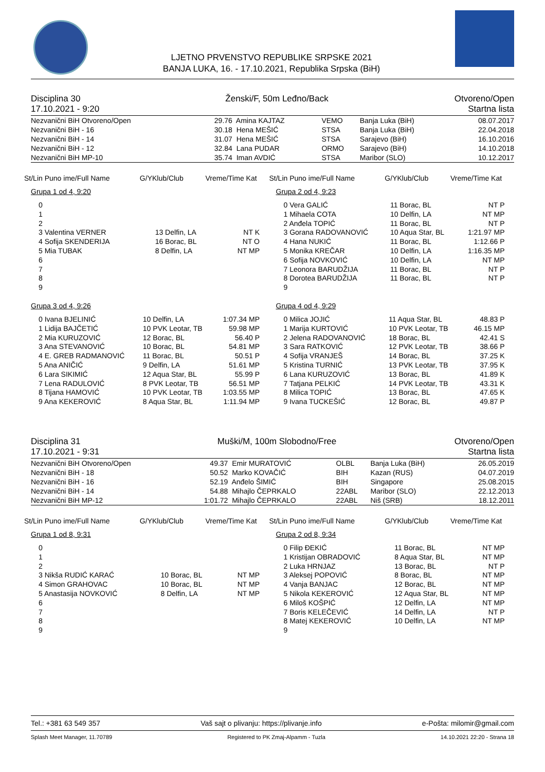LJETNO PRVENSTVO REPUBLIKE SRPSKE 2021
BANJA LUKA, 16. - 17.10.2021, Republika Srpska (BiH)
Disciplina 30
17.10.2021 - 9:20
Ženski/F, 50m Leđno/Back Otvoreno/Open
Startna lista
| Nezvanični BiH Otvoreno/Open | 29.76 | Amina KAJTAZ | VEMO | Banja Luka (BiH) | 08.07.2017 |
| Nezvanični BiH - 16 | 30.18 | Hena MEŠIĆ | STSA | Banja Luka (BiH) | 22.04.2018 |
| Nezvanični BiH - 14 | 31.07 | Hena MEŠIĆ | STSA | Sarajevo (BiH) | 16.10.2016 |
| Nezvanični BiH - 12 | 32.84 | Lana PUDAR | ORMO | Sarajevo (BiH) | 14.10.2018 |
| Nezvanični BiH MP-10 | 35.74 | Iman AVDIĆ | STSA | Maribor (SLO) | 10.12.2017 |
St/Lin Puno ime/Full Name G/YKlub/Club Vreme/Time Kat
Grupa 1 od 4, 9:20
| 0 | | |
| 1 | | |
| 2 | | |
| 3 Valentina VERNER | 13 Delfin, LA | NT K |
| 4 Sofija SKENDERIJA | 16 Borac, BL | NT O |
| 5 Mia TUBAK | 8 Delfin, LA | NT MP |
| 6 | | |
| 7 | | |
| 8 | | |
| 9 | | |
Grupa 3 od 4, 9:26
| 0 Ivana BJELINIĆ | 10 Delfin, LA | 1:07.34 MP |
| 1 Lidija BAJČETIĆ | 10 PVK Leotar, TB | 59.98 MP |
| 2 Mia KURUZOVIĆ | 12 Borac, BL | 56.40 P |
| 3 Ana STEVANOVIĆ | 10 Borac, BL | 54.81 MP |
| 4 E. GREB RADMANOVIĆ | 11 Borac, BL | 50.51 P |
| 5 Ana ANIČIĆ | 9 Delfin, LA | 51.61 MP |
| 6 Lara SIKIMIĆ | 12 Aqua Star, BL | 55.99 P |
| 7 Lena RADULOVIĆ | 8 PVK Leotar, TB | 56.51 MP |
| 8 Tijana HAMOVIĆ | 10 PVK Leotar, TB | 1:03.55 MP |
| 9 Ana KEKEROVIĆ | 8 Aqua Star, BL | 1:11.94 MP |
St/Lin Puno ime/Full Name G/YKlub/Club Vreme/Time Kat
Grupa 2 od 4, 9:23
| 0 Vera GALIĆ | 11 Borac, BL | NT P |
| 1 Mihaela COTA | 10 Delfin, LA | NT MP |
| 2 Anđela TOPIĆ | 11 Borac, BL | NT P |
| 3 Gorana RADOVANOVIĆ | 10 Aqua Star, BL | 1:21.97 MP |
| 4 Hana NUKIĆ | 11 Borac, BL | 1:12.66 P |
| 5 Monika KREČAR | 10 Delfin, LA | 1:16.35 MP |
| 6 Sofija NOVKOVIĆ | 10 Delfin, LA | NT MP |
| 7 Leonora BARUDŽIJA | 11 Borac, BL | NT P |
| 8 Dorotea BARUDŽIJA | 11 Borac, BL | NT P |
| 9 | | |
Grupa 4 od 4, 9:29
| 0 Milica JOJIĆ | 11 Aqua Star, BL | 48.83 P |
| 1 Marija KURTOVIĆ | 10 PVK Leotar, TB | 46.15 MP |
| 2 Jelena RADOVANOVIĆ | 18 Borac, BL | 42.41 S |
| 3 Sara RATKOVIĆ | 12 PVK Leotar, TB | 38.66 P |
| 4 Sofija VRANJEŠ | 14 Borac, BL | 37.25 K |
| 5 Kristina TURNIĆ | 13 PVK Leotar, TB | 37.95 K |
| 6 Lana KURUZOVIĆ | 13 Borac, BL | 41.89 K |
| 7 Tatjana PELKIĆ | 14 PVK Leotar, TB | 43.31 K |
| 8 Milica TOPIĆ | 13 Borac, BL | 47.65 K |
| 9 Ivana TUCKEŠIĆ | 12 Borac, BL | 49.87 P |
Disciplina 31
17.10.2021 - 9:31
Muški/M, 100m Slobodno/Free Otvoreno/Open
Startna lista
| Nezvanični BiH Otvoreno/Open | 49.37 | Emir MURATOVIĆ | OLBL | Banja Luka (BiH) | 26.05.2019 |
| Nezvanični BiH - 18 | 50.52 | Marko KOVAČIĆ | BIH | Kazan (RUS) | 04.07.2019 |
| Nezvanični BiH - 16 | 52.19 | Anđelo ŠIMIĆ | BIH | Singapore | 25.08.2015 |
| Nezvanični BiH - 14 | 54.88 | Mihajlo ČEPRKALO | 22ABL | Maribor (SLO) | 22.12.2013 |
| Nezvanični BiH MP-12 | 1:01.72 | Mihajlo ČEPRKALO | 22ABL | Niš (SRB) | 18.12.2011 |
St/Lin Puno ime/Full Name G/YKlub/Club Vreme/Time Kat
Grupa 1 od 8, 9:31
| 0 | | |
| 1 | | |
| 2 | | |
| 3 Nikša RUDIĆ KARAĆ | 10 Borac, BL | NT MP |
| 4 Simon GRAHOVAC | 10 Borac, BL | NT MP |
| 5 Anastasija NOVKOVIĆ | 8 Delfin, LA | NT MP |
| 6 | | |
| 7 | | |
| 8 | | |
| 9 | | |
St/Lin Puno ime/Full Name G/YKlub/Club Vreme/Time Kat
Grupa 2 od 8, 9:34
| 0 Filip ĐEKIĆ | 11 Borac, BL | NT MP |
| 1 Kristijan OBRADOVIĆ | 8 Aqua Star, BL | NT MP |
| 2 Luka HRNJAZ | 13 Borac, BL | NT P |
| 3 Aleksej POPOVIĆ | 8 Borac, BL | NT MP |
| 4 Vanja BANJAC | 12 Borac, BL | NT MP |
| 5 Nikola KEKEROVIĆ | 12 Aqua Star, BL | NT MP |
| 6 Miloš KOŠPIĆ | 12 Delfin, LA | NT MP |
| 7 Boris KELEČEVIĆ | 14 Delfin, LA | NT P |
| 8 Matej KEKEROVIĆ | 10 Delfin, LA | NT MP |
| 9 | | |
Tel.: +381 63 549 357 Vaš sajt o plivanju: https://plivanje.info e-Pošta: milomir@gmail.com
Splash Meet Manager, 11.70789 Registered to PK Zmaj-Alpamm - Tuzla 14.10.2021 22:20 - Strana 18